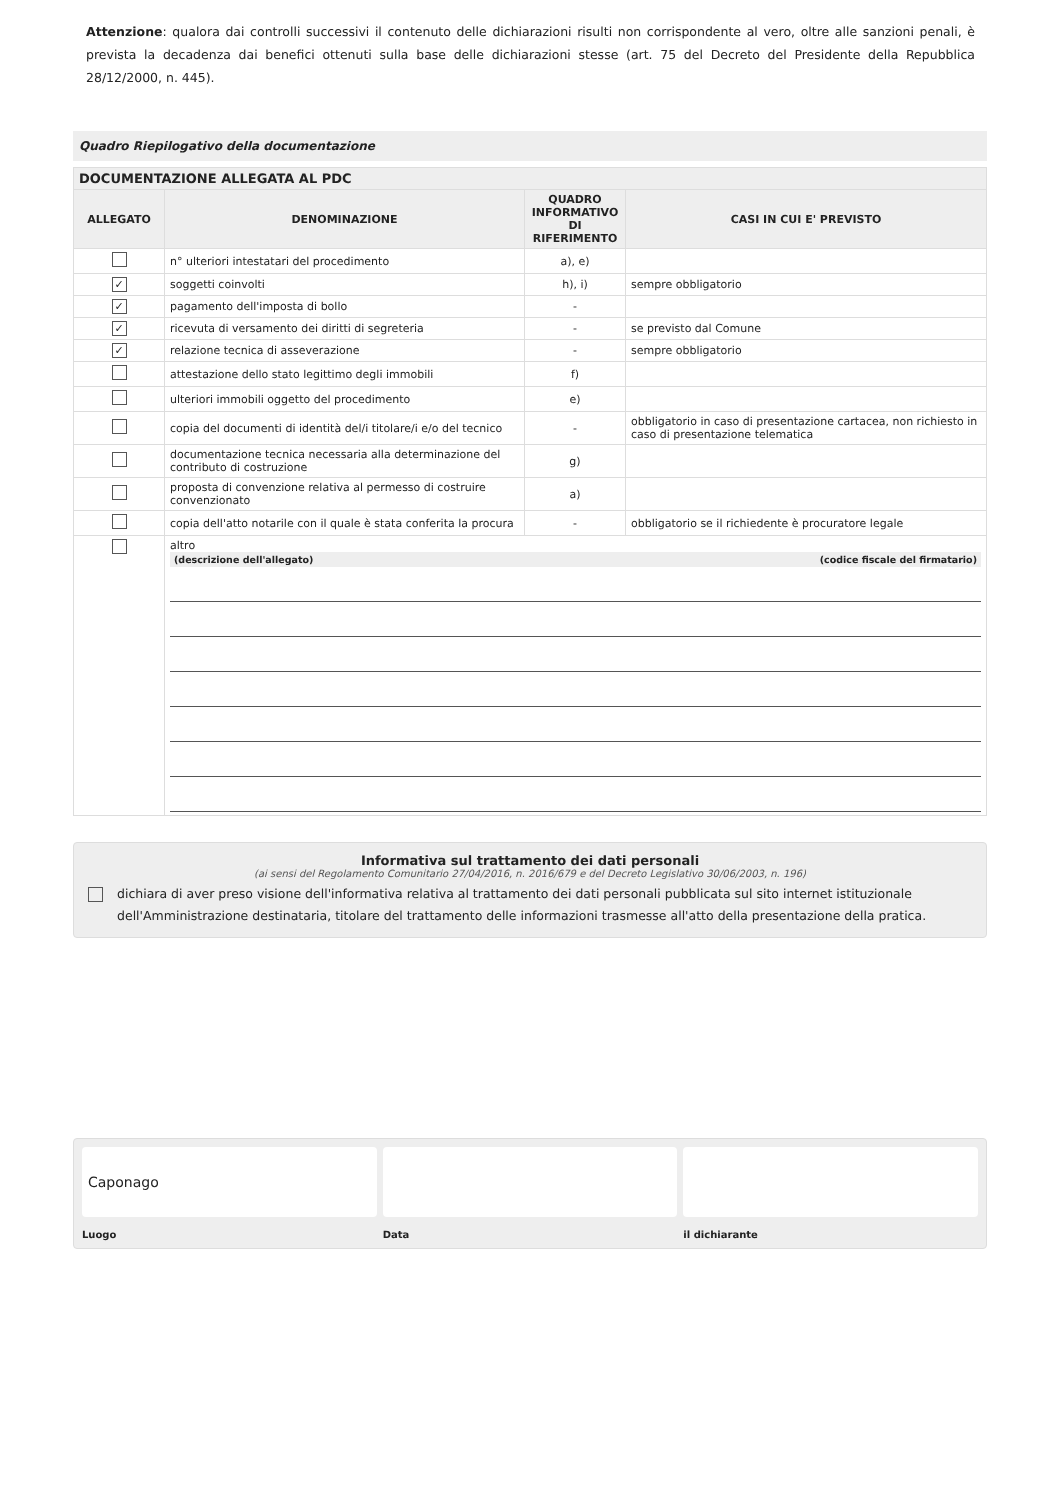Attenzione: qualora dai controlli successivi il contenuto delle dichiarazioni risulti non corrispondente al vero, oltre alle sanzioni penali, è prevista la decadenza dai benefici ottenuti sulla base delle dichiarazioni stesse (art. 75 del Decreto del Presidente della Repubblica 28/12/2000, n. 445).
Quadro Riepilogativo della documentazione
| DOCUMENTAZIONE ALLEGATA AL PDC | | | |
| --- | --- | --- | --- |
| ALLEGATO | DENOMINAZIONE | QUADRO INFORMATIVO DI RIFERIMENTO | CASI IN CUI E' PREVISTO |
| | n° ulteriori intestatari del procedimento | a), e) | |
| ✓ | soggetti coinvolti | h), i) | sempre obbligatorio |
| ✓ | pagamento dell'imposta di bollo | - | |
| ✓ | ricevuta di versamento dei diritti di segreteria | - | se previsto dal Comune |
| ✓ | relazione tecnica di asseverazione | - | sempre obbligatorio |
| | attestazione dello stato legittimo degli immobili | f) | |
| | ulteriori immobili oggetto del procedimento | e) | |
| | copia del documenti di identità del/i titolare/i e/o del tecnico | - | obbligatorio in caso di presentazione cartacea, non richiesto in caso di presentazione telematica |
| | documentazione tecnica necessaria alla determinazione del contributo di costruzione | g) | |
| | proposta di convenzione relativa al permesso di costruire convenzionato | a) | |
| | copia dell'atto notarile con il quale è stata conferita la procura | - | obbligatorio se il richiedente è procuratore legale |
| | altro (descrizione dell'allegato) (codice fiscale del firmatario) | | |
Informativa sul trattamento dei dati personali
(ai sensi del Regolamento Comunitario 27/04/2016, n. 2016/679 e del Decreto Legislativo 30/06/2003, n. 196)
dichiara di aver preso visione dell'informativa relativa al trattamento dei dati personali pubblicata sul sito internet istituzionale dell'Amministrazione destinataria, titolare del trattamento delle informazioni trasmesse all'atto della presentazione della pratica.
Caponago
Luogo
Data il dichiarante